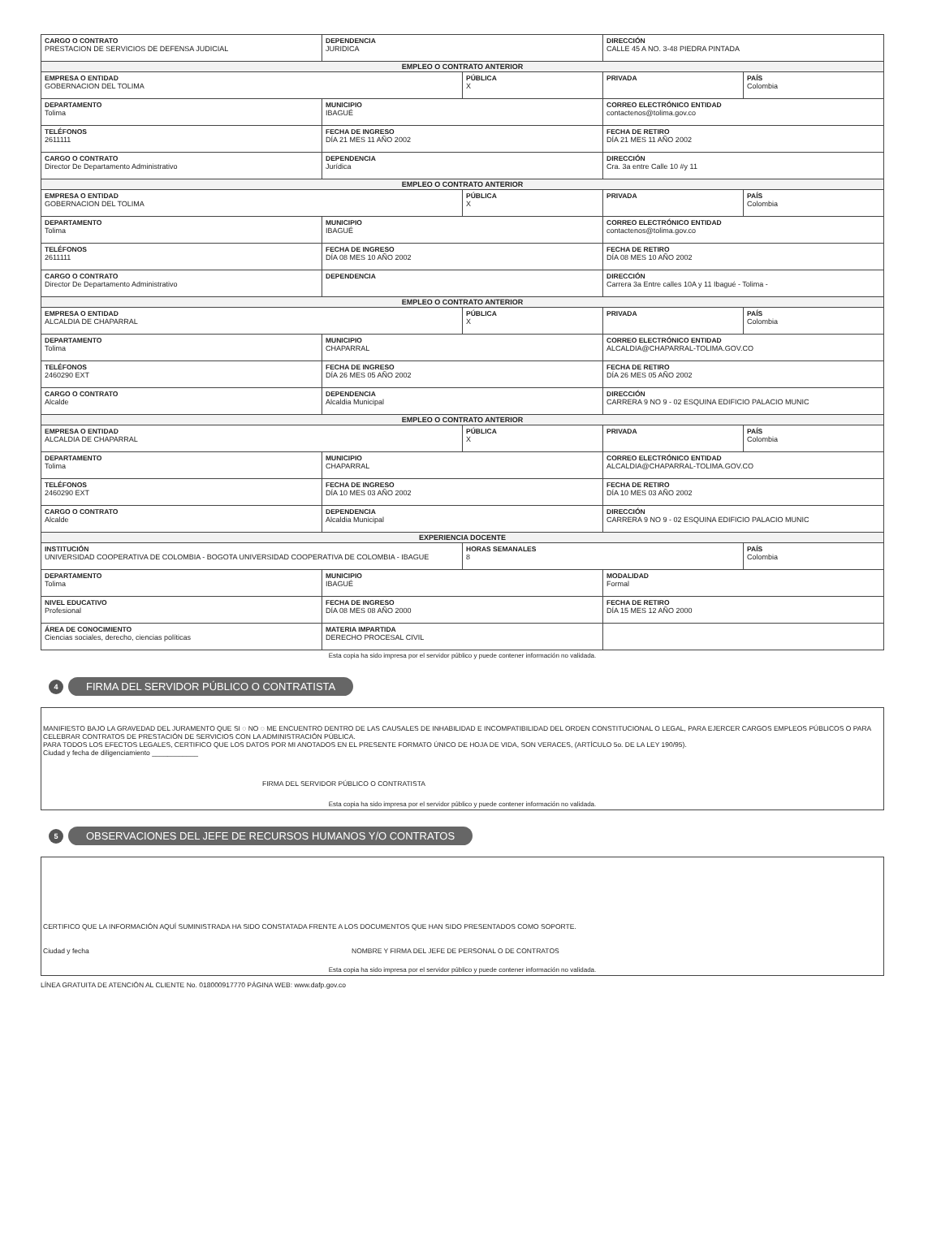| CARGO O CONTRATO PRESTACION DE SERVICIOS DE DEFENSA JUDICIAL | DEPENDENCIA JURIDICA | | DIRECCIÓN CALLE 45 A NO. 3-48 PIEDRA PINTADA | |
| EMPLEO O CONTRATO ANTERIOR | | | | |
| EMPRESA O ENTIDAD GOBERNACION DEL TOLIMA | | PÚBLICA X | PRIVADA | PAÍS Colombia |
| DEPARTAMENTO Tolima | MUNICIPIO IBAGUÉ | | CORREO ELECTRÓNICO ENTIDAD contactenos@tolima.gov.co | |
| TELÉFONOS 2611111 | FECHA DE INGRESO DÍA 21 MES 11 AÑO 2002 | | FECHA DE RETIRO DÍA 21 MES 11 AÑO 2002 | |
| CARGO O CONTRATO Director De Departamento Administrativo | DEPENDENCIA Jurídica | | DIRECCIÓN Cra. 3a entre Calle 10 #y 11 | |
| EMPLEO O CONTRATO ANTERIOR | | | | |
| EMPRESA O ENTIDAD GOBERNACION DEL TOLIMA | | PÚBLICA X | PRIVADA | PAÍS Colombia |
| DEPARTAMENTO Tolima | MUNICIPIO IBAGUÉ | | CORREO ELECTRÓNICO ENTIDAD contactenos@tolima.gov.co | |
| TELÉFONOS 2611111 | FECHA DE INGRESO DÍA 08 MES 10 AÑO 2002 | | FECHA DE RETIRO DÍA 08 MES 10 AÑO 2002 | |
| CARGO O CONTRATO Director De Departamento Administrativo | DEPENDENCIA | | DIRECCIÓN Carrera 3a Entre calles 10A y 11 Ibagué - Tolima - | |
| EMPLEO O CONTRATO ANTERIOR | | | | |
| EMPRESA O ENTIDAD ALCALDIA DE CHAPARRAL | | PÚBLICA X | PRIVADA | PAÍS Colombia |
| DEPARTAMENTO Tolima | MUNICIPIO CHAPARRAL | | CORREO ELECTRÓNICO ENTIDAD ALCALDIA@CHAPARRAL-TOLIMA.GOV.CO | |
| TELÉFONOS 2460290 EXT | FECHA DE INGRESO DÍA 26 MES 05 AÑO 2002 | | FECHA DE RETIRO DÍA 26 MES 05 AÑO 2002 | |
| CARGO O CONTRATO Alcalde | DEPENDENCIA Alcaldia Municipal | | DIRECCIÓN CARRERA 9 NO 9 - 02 ESQUINA EDIFICIO PALACIO MUNIC | |
| EMPLEO O CONTRATO ANTERIOR | | | | |
| EMPRESA O ENTIDAD ALCALDIA DE CHAPARRAL | | PÚBLICA X | PRIVADA | PAÍS Colombia |
| DEPARTAMENTO Tolima | MUNICIPIO CHAPARRAL | | CORREO ELECTRÓNICO ENTIDAD ALCALDIA@CHAPARRAL-TOLIMA.GOV.CO | |
| TELÉFONOS 2460290 EXT | FECHA DE INGRESO DÍA 10 MES 03 AÑO 2002 | | FECHA DE RETIRO DÍA 10 MES 03 AÑO 2002 | |
| CARGO O CONTRATO Alcalde | DEPENDENCIA Alcaldia Municipal | | DIRECCIÓN CARRERA 9 NO 9 - 02 ESQUINA EDIFICIO PALACIO MUNIC | |
| EXPERIENCIA DOCENTE | | | | |
| INSTITUCIÓN UNIVERSIDAD COOPERATIVA DE COLOMBIA - BOGOTA UNIVERSIDAD COOPERATIVA DE COLOMBIA - IBAGUE | | HORAS SEMANALES 8 | | PAÍS Colombia |
| DEPARTAMENTO Tolima | MUNICIPIO IBAGUÉ | | MODALIDAD Formal | |
| NIVEL EDUCATIVO Profesional | FECHA DE INGRESO DÍA 08 MES 08 AÑO 2000 | | FECHA DE RETIRO DÍA 15 MES 12 AÑO 2000 | |
| ÁREA DE CONOCIMIENTO Ciencias sociales, derecho, ciencias políticas | MATERIA IMPARTIDA DERECHO PROCESAL CIVIL | | | |
| Esta copia ha sido impresa por el servidor público y puede contener información no validada. | | | | |
4 FIRMA DEL SERVIDOR PÚBLICO O CONTRATISTA
MANIFIESTO BAJO LA GRAVEDAD DEL JURAMENTO QUE SI ◌ NO ◌ ME ENCUENTRO DENTRO DE LAS CAUSALES DE INHABILIDAD E INCOMPATIBILIDAD DEL ORDEN CONSTITUCIONAL O LEGAL, PARA EJERCER CARGOS EMPLEOS PÚBLICOS O PARA CELEBRAR CONTRATOS DE PRESTACIÓN DE SERVICIOS CON LA ADMINISTRACIÓN PÚBLICA.
PARA TODOS LOS EFECTOS LEGALES, CERTIFICO QUE LOS DATOS POR MI ANOTADOS EN EL PRESENTE FORMATO ÚNICO DE HOJA DE VIDA, SON VERACES, (ARTÍCULO 5o. DE LA LEY 190/95).
Ciudad y fecha de diligenciamiento ____________
FIRMA DEL SERVIDOR PÚBLICO O CONTRATISTA
Esta copia ha sido impresa por el servidor público y puede contener información no validada.
5 OBSERVACIONES DEL JEFE DE RECURSOS HUMANOS Y/O CONTRATOS
CERTIFICO QUE LA INFORMACIÓN AQUÍ SUMINISTRADA HA SIDO CONSTATADA FRENTE A LOS DOCUMENTOS QUE HAN SIDO PRESENTADOS COMO SOPORTE.
Ciudad y fecha NOMBRE Y FIRMA DEL JEFE DE PERSONAL O DE CONTRATOS
Esta copia ha sido impresa por el servidor público y puede contener información no validada.
LÍNEA GRATUITA DE ATENCIÓN AL CLIENTE No. 018000917770 PÁGINA WEB: www.dafp.gov.co